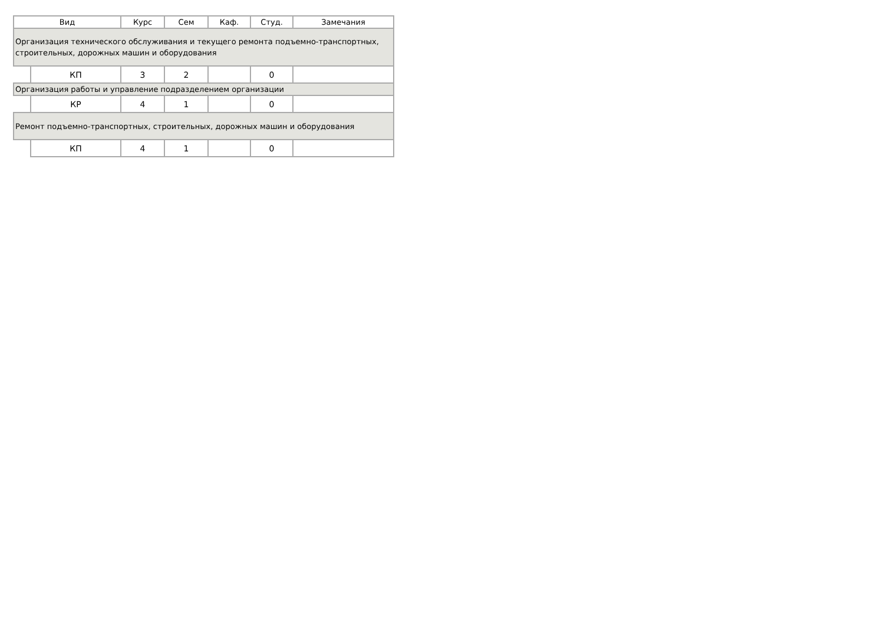| Вид | | Курс | Сем | Каф. | Студ. | Замечания |
| --- | --- | --- | --- | --- | --- | --- |
| Организация технического обслуживания и текущего ремонта подъемно-транспортных, строительных, дорожных машин и оборудования | | | | | | |
| | КП | 3 | 2 | | 0 | |
| Организация работы и управление подразделением организации | | | | | | |
| | КР | 4 | 1 | | 0 | |
| Ремонт подъемно-транспортных, строительных, дорожных машин и оборудования | | | | | | |
| | КП | 4 | 1 | | 0 | |